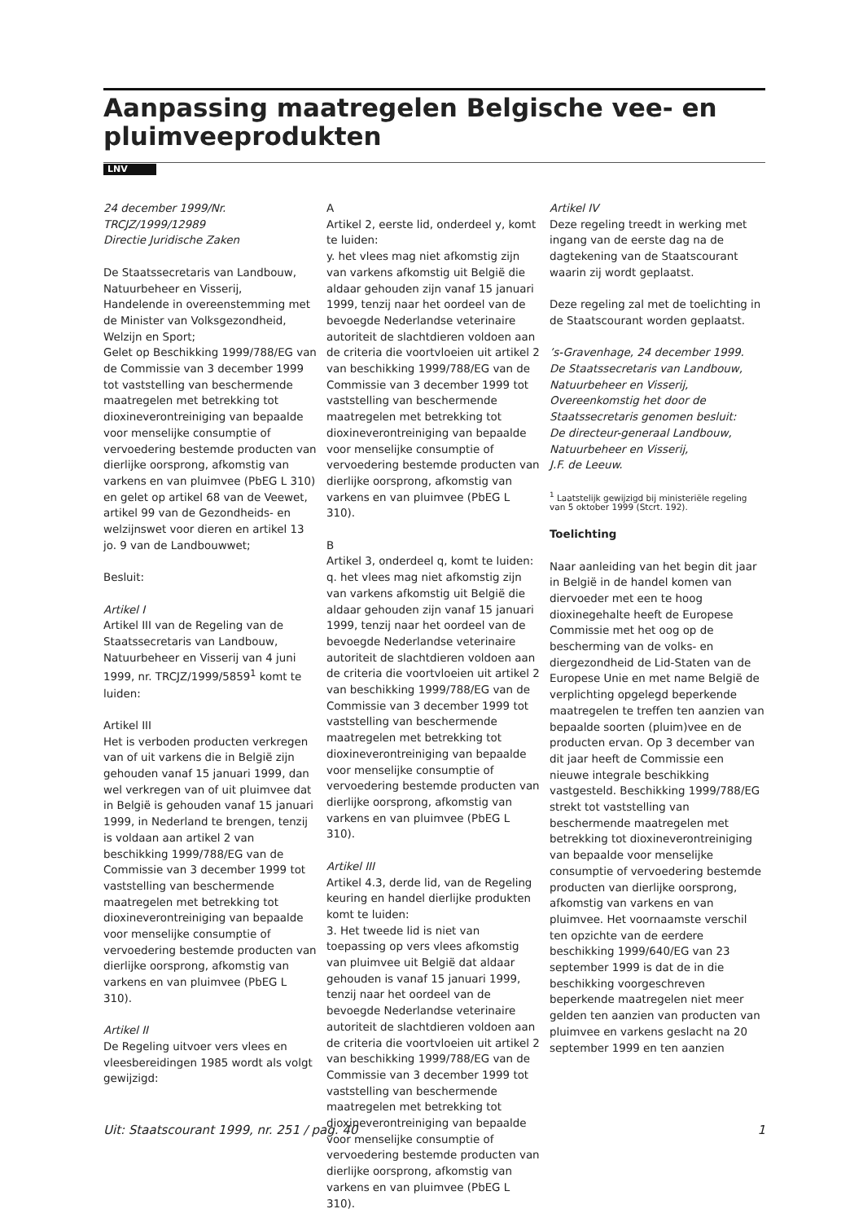Aanpassing maatregelen Belgische vee- en pluimveeprodukten
LNV
24 december 1999/Nr.
TRCJZ/1999/12989
Directie Juridische Zaken
De Staatssecretaris van Landbouw, Natuurbeheer en Visserij,
Handelende in overeenstemming met de Minister van Volksgezondheid, Welzijn en Sport;
Gelet op Beschikking 1999/788/EG van de Commissie van 3 december 1999 tot vaststelling van beschermende maatregelen met betrekking tot dioxineverontreiniging van bepaalde voor menselijke consumptie of vervoedering bestemde producten van dierlijke oorsprong, afkomstig van varkens en van pluimvee (PbEG L 310) en gelet op artikel 68 van de Veewet, artikel 99 van de Gezondheids- en welzijnswet voor dieren en artikel 13 jo. 9 van de Landbouwwet;
Besluit:
Artikel I
Artikel III van de Regeling van de Staatssecretaris van Landbouw, Natuurbeheer en Visserij van 4 juni 1999, nr. TRCJZ/1999/5859<sup>1</sup> komt te luiden:
Artikel III
Het is verboden producten verkregen van of uit varkens die in België zijn gehouden vanaf 15 januari 1999, dan wel verkregen van of uit pluimvee dat in België is gehouden vanaf 15 januari 1999, in Nederland te brengen, tenzij is voldaan aan artikel 2 van beschikking 1999/788/EG van de Commissie van 3 december 1999 tot vaststelling van beschermende maatregelen met betrekking tot dioxineverontreiniging van bepaalde voor menselijke consumptie of vervoedering bestemde producten van dierlijke oorsprong, afkomstig van varkens en van pluimvee (PbEG L 310).
Artikel II
De Regeling uitvoer vers vlees en vleesbereidingen 1985 wordt als volgt gewijzigd:
A
Artikel 2, eerste lid, onderdeel y, komt te luiden:
y. het vlees mag niet afkomstig zijn van varkens afkomstig uit België die aldaar gehouden zijn vanaf 15 januari 1999, tenzij naar het oordeel van de bevoegde Nederlandse veterinaire autoriteit de slachtdieren voldoen aan de criteria die voortvloeien uit artikel 2 van beschikking 1999/788/EG van de Commissie van 3 december 1999 tot vaststelling van beschermende maatregelen met betrekking tot dioxineverontreiniging van bepaalde voor menselijke consumptie of vervoedering bestemde producten van dierlijke oorsprong, afkomstig van varkens en van pluimvee (PbEG L 310).
B
Artikel 3, onderdeel q, komt te luiden:
q. het vlees mag niet afkomstig zijn van varkens afkomstig uit België die aldaar gehouden zijn vanaf 15 januari 1999, tenzij naar het oordeel van de bevoegde Nederlandse veterinaire autoriteit de slachtdieren voldoen aan de criteria die voortvloeien uit artikel 2 van beschikking 1999/788/EG van de Commissie van 3 december 1999 tot vaststelling van beschermende maatregelen met betrekking tot dioxineverontreiniging van bepaalde voor menselijke consumptie of vervoedering bestemde producten van dierlijke oorsprong, afkomstig van varkens en van pluimvee (PbEG L 310).
Artikel III
Artikel 4.3, derde lid, van de Regeling keuring en handel dierlijke produkten komt te luiden:
3. Het tweede lid is niet van toepassing op vers vlees afkomstig van pluimvee uit België dat aldaar gehouden is vanaf 15 januari 1999, tenzij naar het oordeel van de bevoegde Nederlandse veterinaire autoriteit de slachtdieren voldoen aan de criteria die voortvloeien uit artikel 2 van beschikking 1999/788/EG van de Commissie van 3 december 1999 tot vaststelling van beschermende maatregelen met betrekking tot dioxineverontreiniging van bepaalde voor menselijke consumptie of vervoedering bestemde producten van dierlijke oorsprong, afkomstig van varkens en van pluimvee (PbEG L 310).
Artikel IV
Deze regeling treedt in werking met ingang van de eerste dag na de dagtekening van de Staatscourant waarin zij wordt geplaatst.
Deze regeling zal met de toelichting in de Staatscourant worden geplaatst.
’s-Gravenhage, 24 december 1999.
De Staatssecretaris van Landbouw, Natuurbeheer en Visserij,
Overeenkomstig het door de Staatssecretaris genomen besluit:
De directeur-generaal Landbouw, Natuurbeheer en Visserij,
J.F. de Leeuw.
<sup>1</sup> Laatstelijk gewijzigd bij ministeriële regeling van 5 oktober 1999 (Stcrt. 192).
Toelichting
Naar aanleiding van het begin dit jaar in België in de handel komen van diervoeder met een te hoog dioxinegehalte heeft de Europese Commissie met het oog op de bescherming van de volks- en diergezondheid de Lid-Staten van de Europese Unie en met name België de verplichting opgelegd beperkende maatregelen te treffen ten aanzien van bepaalde soorten (pluim)vee en de producten ervan. Op 3 december van dit jaar heeft de Commissie een nieuwe integrale beschikking vastgesteld. Beschikking 1999/788/EG strekt tot vaststelling van beschermende maatregelen met betrekking tot dioxineverontreiniging van bepaalde voor menselijke consumptie of vervoedering bestemde producten van dierlijke oorsprong, afkomstig van varkens en van pluimvee. Het voornaamste verschil ten opzichte van de eerdere beschikking 1999/640/EG van 23 september 1999 is dat de in die beschikking voorgeschreven beperkende maatregelen niet meer gelden ten aanzien van producten van pluimvee en varkens geslacht na 20 september 1999 en ten aanzien
Uit: Staatscourant 1999, nr. 251 / pag. 40 1